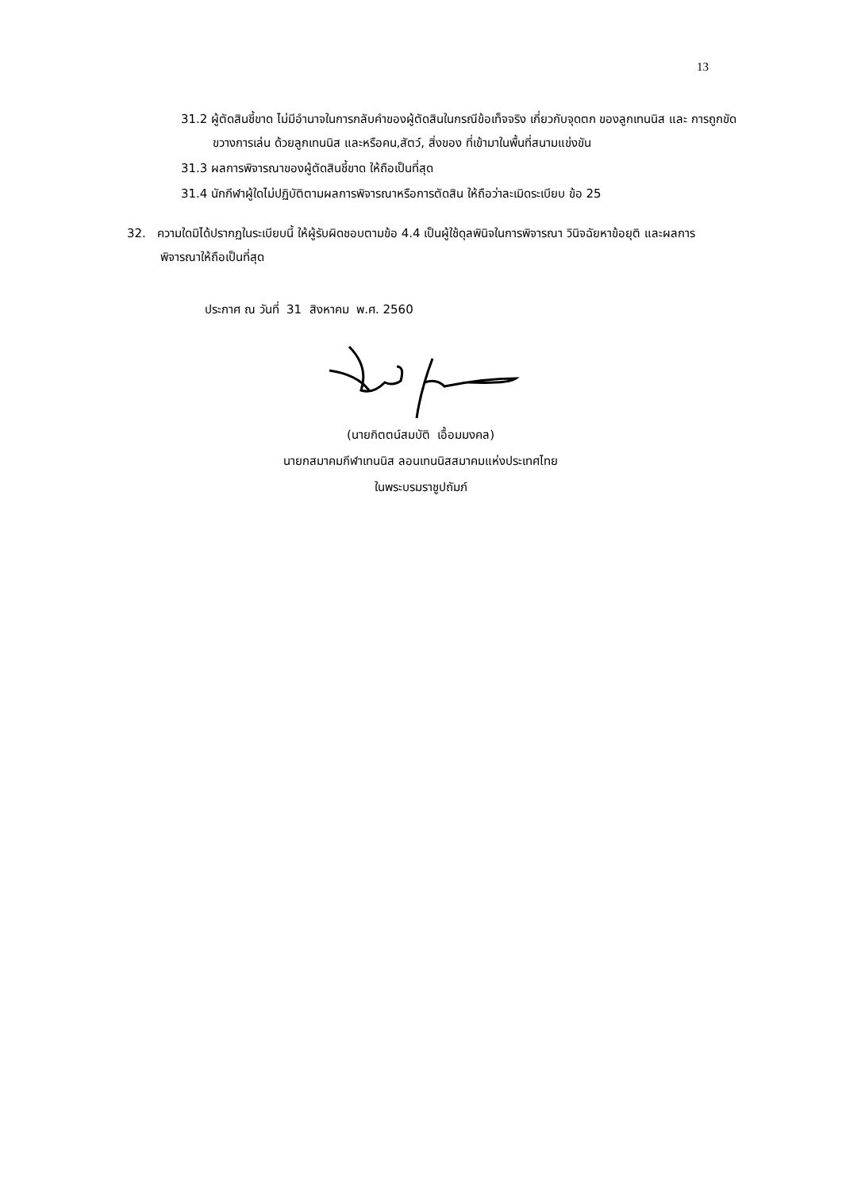13
31.2 ผู้ตัดสินชี้ขาด ไม่มีอำนาจในการกลับคำของผู้ตัดสินในกรณีข้อเท็จจริง เกี่ยวกับจุดตก ของลูกเทนนิส และ การถูกขัดขวางการเล่น ด้วยลูกเทนนิส และหรือคน,สัตว์, สิ่งของ ที่เข้ามาในพื้นที่สนามแข่งขัน
31.3 ผลการพิจารณาของผู้ตัดสินชี้ขาด ให้ถือเป็นที่สุด
31.4 นักกีฬาผู้ใดไม่ปฏิบัติตามผลการพิจารณาหรือการตัดสิน ให้ถือว่าละเมิดระเบียบ ข้อ 25
32. ความใดมิได้ปรากฏในระเบียบนี้ ให้ผู้รับผิดชอบตามข้อ 4.4 เป็นผู้ใช้ดุลพินิจในการพิจารณา วินิจฉัยหาข้อยุติ และผลการพิจารณาให้ถือเป็นที่สุด
ประกาศ ณ วันที่ 31 สิงหาคม พ.ศ. 2560
(นายกิตตน์สมบัติ เอื้อมมงคล)
นายกสมาคมกีฬาเทนนิส ลอนเทนนิสสมาคมแห่งประเทศไทย
ในพระบรมราชูปถัมภ์